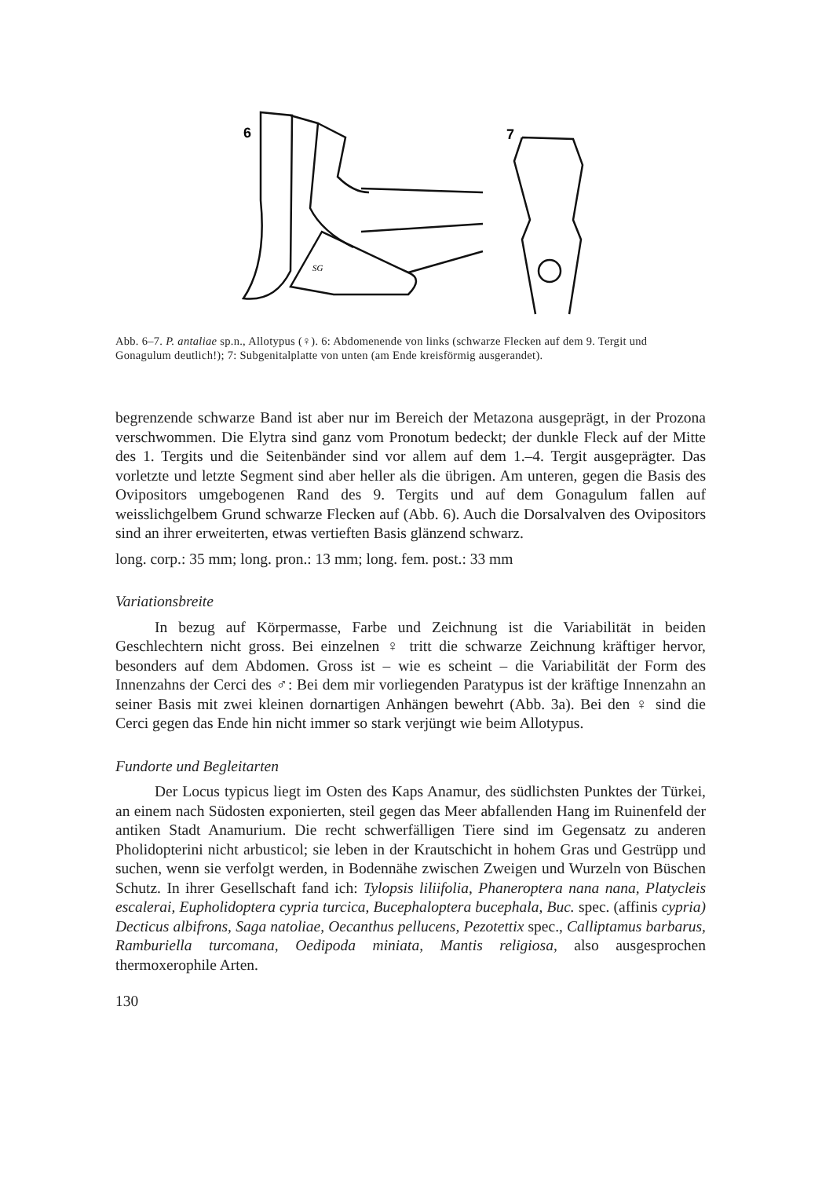6
7
SG
Abb. 6–7. P. antaliae sp.n., Allotypus (♀). 6: Abdomenende von links (schwarze Flecken auf dem 9. Tergit und Gonagulum deutlich!); 7: Subgenitalplatte von unten (am Ende kreisförmig ausgerandet).
begrenzende schwarze Band ist aber nur im Bereich der Metazona ausgeprägt, in der Prozona verschwommen. Die Elytra sind ganz vom Pronotum bedeckt; der dunkle Fleck auf der Mitte des 1. Tergits und die Seitenbänder sind vor allem auf dem 1.–4. Tergit ausgeprägter. Das vorletzte und letzte Segment sind aber heller als die übrigen. Am unteren, gegen die Basis des Ovipositors umgebogenen Rand des 9. Tergits und auf dem Gonagulum fallen auf weisslichgelbem Grund schwarze Flecken auf (Abb. 6). Auch die Dorsalvalven des Ovipositors sind an ihrer erweiterten, etwas vertieften Basis glänzend schwarz.
long. corp.: 35 mm; long. pron.: 13 mm; long. fem. post.: 33 mm
Variationsbreite
In bezug auf Körpermasse, Farbe und Zeichnung ist die Variabilität in beiden Geschlechtern nicht gross. Bei einzelnen ♀ tritt die schwarze Zeichnung kräftiger hervor, besonders auf dem Abdomen. Gross ist – wie es scheint – die Variabilität der Form des Innenzahns der Cerci des ♂: Bei dem mir vorliegenden Paratypus ist der kräftige Innenzahn an seiner Basis mit zwei kleinen dornartigen Anhängen bewehrt (Abb. 3a). Bei den ♀ sind die Cerci gegen das Ende hin nicht immer so stark verjüngt wie beim Allotypus.
Fundorte und Begleitarten
Der Locus typicus liegt im Osten des Kaps Anamur, des südlichsten Punktes der Türkei, an einem nach Südosten exponierten, steil gegen das Meer abfallenden Hang im Ruinenfeld der antiken Stadt Anamurium. Die recht schwerfälligen Tiere sind im Gegensatz zu anderen Pholidopterini nicht arbusticol; sie leben in der Krautschicht in hohem Gras und Gestrüpp und suchen, wenn sie verfolgt werden, in Bodennähe zwischen Zweigen und Wurzeln von Büschen Schutz. In ihrer Gesellschaft fand ich: Tylopsis liliifolia, Phaneroptera nana nana, Platycleis escalerai, Eupholidoptera cypria turcica, Bucephaloptera bucephala, Buc. spec. (affinis cypria) Decticus albifrons, Saga natoliae, Oecanthus pellucens, Pezotettix spec., Calliptamus barbarus, Ramburiella turcomana, Oedipoda miniata, Mantis religiosa, also ausgesprochen thermoxerophile Arten.
130